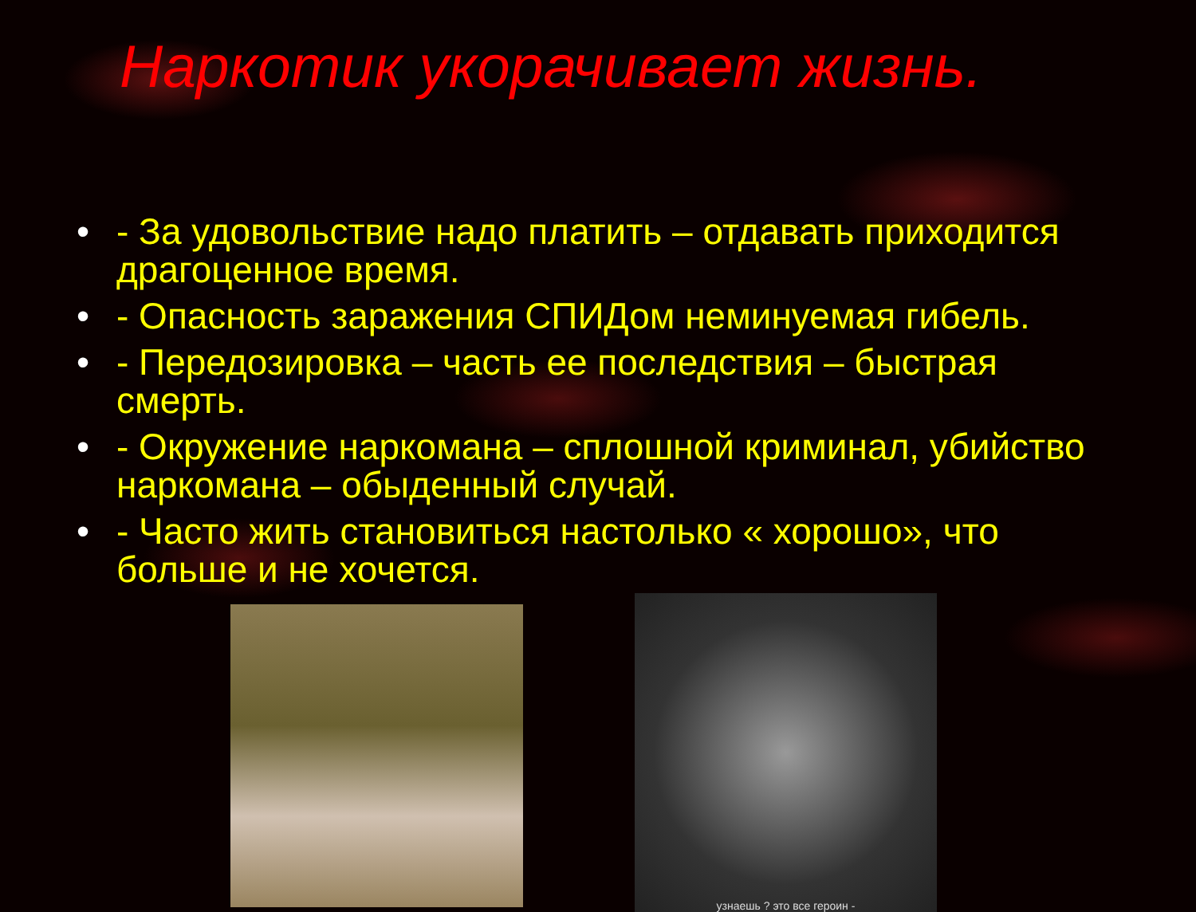Наркотик укорачивает жизнь.
• - За удовольствие надо платить – отдавать приходится драгоценное время.
• - Опасность заражения СПИДом неминуемая гибель.
• - Передозировка – часть ее последствия – быстрая смерть.
• - Окружение наркомана – сплошной криминал, убийство наркомана – обыденный случай.
• - Часто жить становиться настолько « хорошо», что больше и не хочется.
узнаешь ? это все героин -